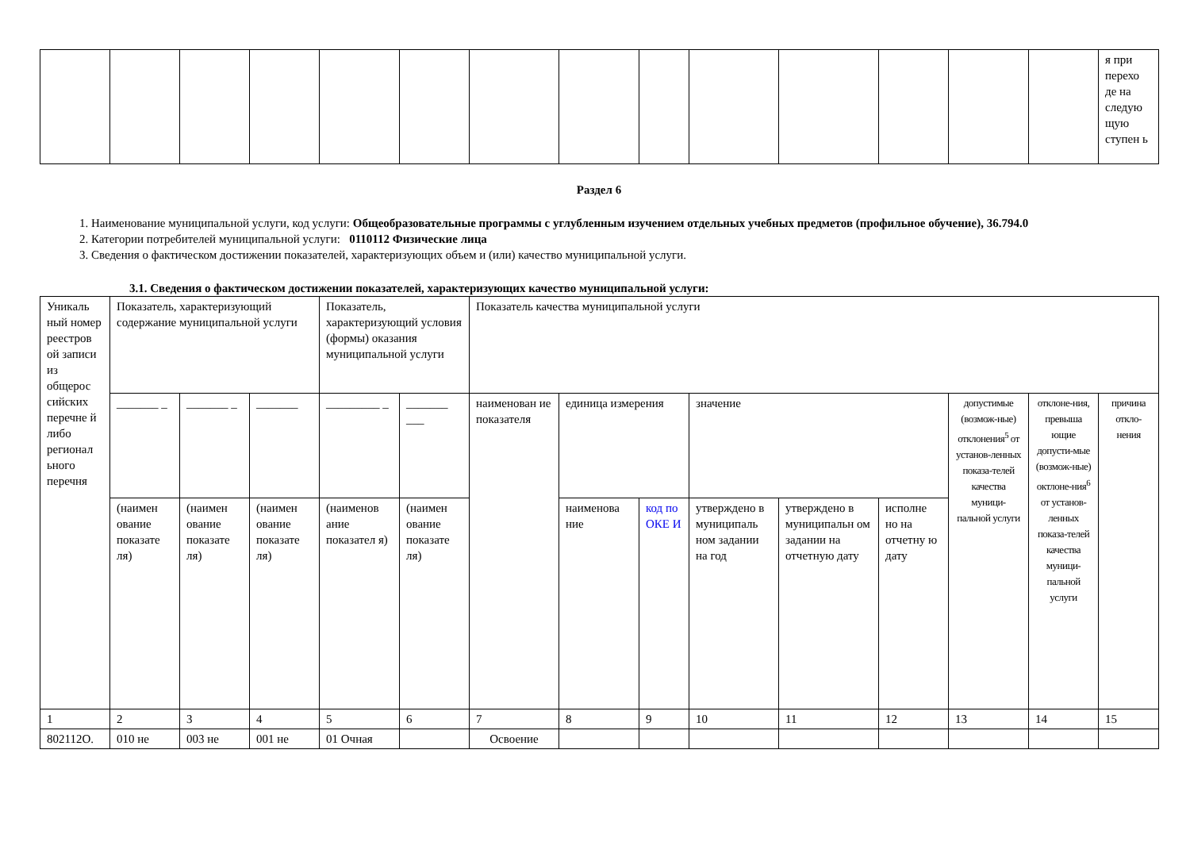| | | | | | | | | | | | | | | я при перехо де на следую щую ступен ь |
Раздел 6
1. Наименование муниципальной услуги, код услуги: Общеобразовательные программы с углубленным изучением отдельных учебных предметов (профильное обучение), 36.794.0
2. Категории потребителей муниципальной услуги: 0110112 Физические лица
3. Сведения о фактическом достижении показателей, характеризующих объем и (или) качество муниципальной услуги.
3.1. Сведения о фактическом достижении показателей, характеризующих качество муниципальной услуги:
| Уникаль ный номер реестров ой записи из общерос сийских перечне й либо регионал ьного перечня | Показатель, характеризующий содержание муниципальной услуги | | | Показатель, характеризующий условия (формы) оказания муниципальной услуги | | Показатель качества муниципальной услуги | | | | | | | | |
| | _______ _ | _______ _ | _______ | _________ _ | _______ ___ | наименован ие показателя | единица измерения | | значение | | | допустимые (возмож-ные) отклонения<sup>5</sup> от установ-ленных показа-телей качества муници-пальной услуги | отклоне-ния, превыша ющие допусти-мые (возмож-ные) октлоне-ния<sup>6</sup> от установ-ленных показа-телей качества муници-пальной услуги | причина откло-нения |
| | (наимен ование показате ля) | (наимен ование показате ля) | (наимен ование показате ля) | (наименов ание показател я) | (наимен ование показате ля) | | наименова ние | код по ОКЕ И | утверждено в муниципаль ном задании на год | утверждено в муниципальн ом задании на отчетную дату | исполне но на отчетну ю дату | | | |
| 1 | 2 | 3 | 4 | 5 | 6 | 7 | 8 | 9 | 10 | 11 | 12 | 13 | 14 | 15 |
| 802112О. | 010 не | 003 не | 001 не | 01 Очная | | Освоение | | | | | | | | |